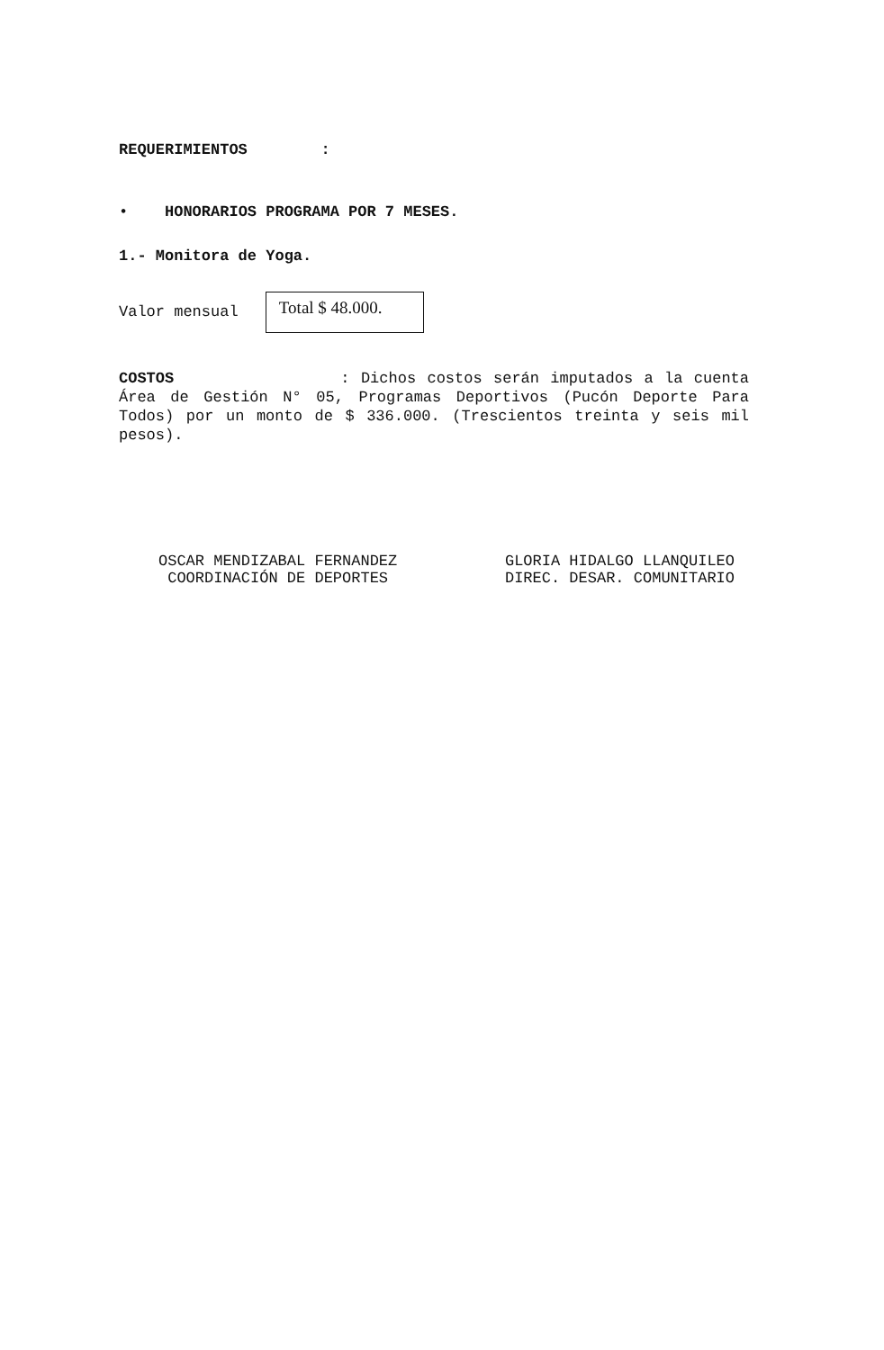REQUERIMIENTOS :
• HONORARIOS PROGRAMA POR 7 MESES.
1.- Monitora de Yoga.
Valor mensual Total $ 48.000.
COSTOS : Dichos costos serán imputados a la cuenta Área de Gestión N° 05, Programas Deportivos (Pucón Deporte Para Todos) por un monto de $ 336.000. (Trescientos treinta y seis mil pesos).
OSCAR MENDIZABAL FERNANDEZ
COORDINACIÓN DE DEPORTES
GLORIA HIDALGO LLANQUILEO
DIREC. DESAR. COMUNITARIO